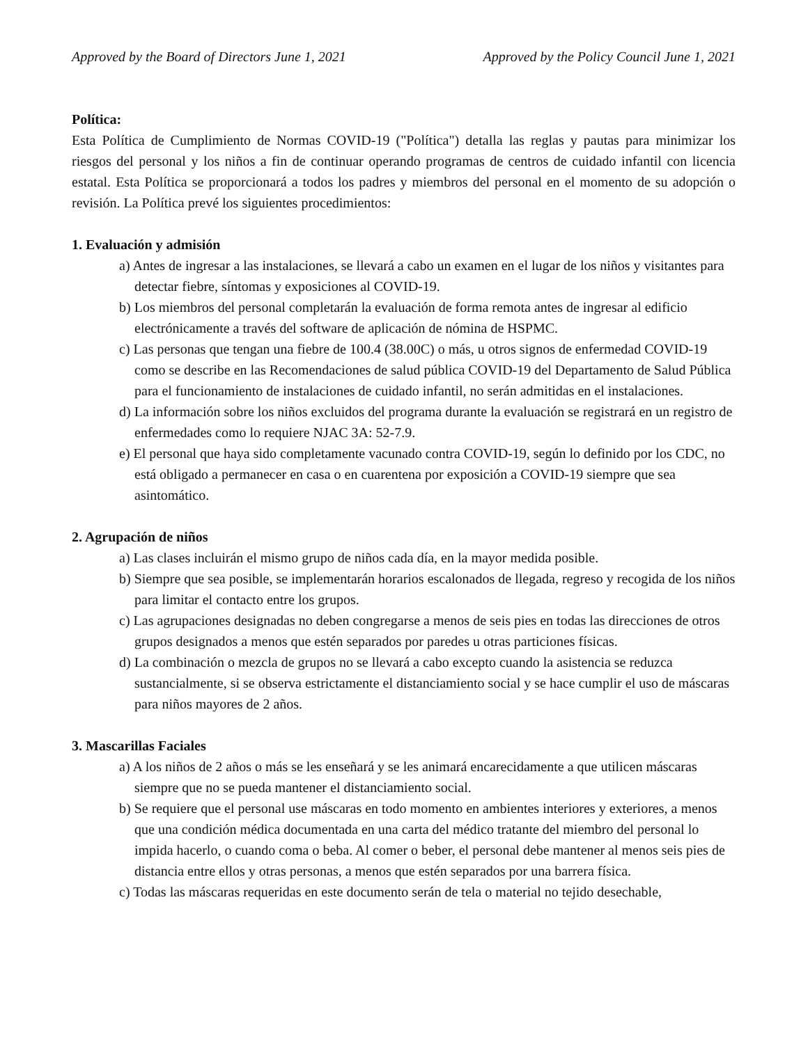Approved by the Board of Directors June 1, 2021 Approved by the Policy Council June 1, 2021
Política:
Esta Política de Cumplimiento de Normas COVID-19 ("Política") detalla las reglas y pautas para minimizar los riesgos del personal y los niños a fin de continuar operando programas de centros de cuidado infantil con licencia estatal. Esta Política se proporcionará a todos los padres y miembros del personal en el momento de su adopción o revisión. La Política prevé los siguientes procedimientos:
1. Evaluación y admisión
a) Antes de ingresar a las instalaciones, se llevará a cabo un examen en el lugar de los niños y visitantes para detectar fiebre, síntomas y exposiciones al COVID-19.
b) Los miembros del personal completarán la evaluación de forma remota antes de ingresar al edificio electrónicamente a través del software de aplicación de nómina de HSPMC.
c) Las personas que tengan una fiebre de 100.4 (38.00C) o más, u otros signos de enfermedad COVID-19 como se describe en las Recomendaciones de salud pública COVID-19 del Departamento de Salud Pública para el funcionamiento de instalaciones de cuidado infantil, no serán admitidas en el instalaciones.
d) La información sobre los niños excluidos del programa durante la evaluación se registrará en un registro de enfermedades como lo requiere NJAC 3A: 52-7.9.
e) El personal que haya sido completamente vacunado contra COVID-19, según lo definido por los CDC, no está obligado a permanecer en casa o en cuarentena por exposición a COVID-19 siempre que sea asintomático.
2. Agrupación de niños
a) Las clases incluirán el mismo grupo de niños cada día, en la mayor medida posible.
b) Siempre que sea posible, se implementarán horarios escalonados de llegada, regreso y recogida de los niños para limitar el contacto entre los grupos.
c) Las agrupaciones designadas no deben congregarse a menos de seis pies en todas las direcciones de otros grupos designados a menos que estén separados por paredes u otras particiones físicas.
d) La combinación o mezcla de grupos no se llevará a cabo excepto cuando la asistencia se reduzca sustancialmente, si se observa estrictamente el distanciamiento social y se hace cumplir el uso de máscaras para niños mayores de 2 años.
3. Mascarillas Faciales
a) A los niños de 2 años o más se les enseñará y se les animará encarecidamente a que utilicen máscaras siempre que no se pueda mantener el distanciamiento social.
b) Se requiere que el personal use máscaras en todo momento en ambientes interiores y exteriores, a menos que una condición médica documentada en una carta del médico tratante del miembro del personal lo impida hacerlo, o cuando coma o beba. Al comer o beber, el personal debe mantener al menos seis pies de distancia entre ellos y otras personas, a menos que estén separados por una barrera física.
c) Todas las máscaras requeridas en este documento serán de tela o material no tejido desechable,